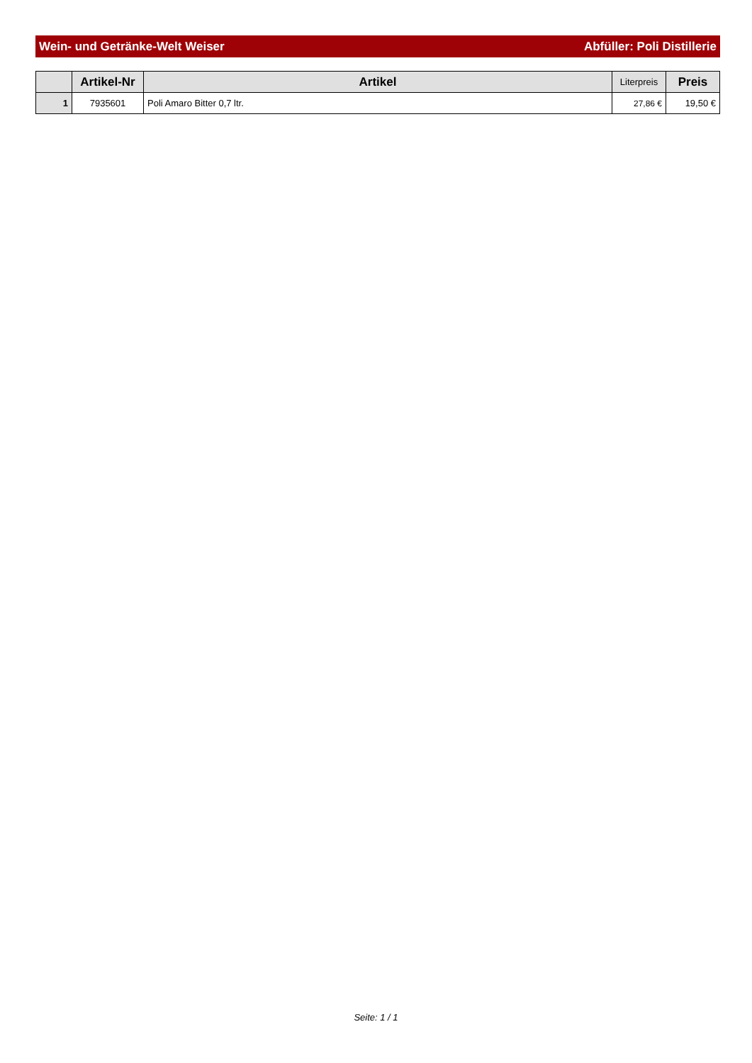Wein- und Getränke-Welt Weiser Abfüller: Poli Distillerie
| | Artikel-Nr | Artikel | Literpreis | Preis |
| --- | --- | --- | --- | --- |
| 1 | 7935601 | Poli Amaro Bitter 0,7 ltr. | 27,86 € | 19,50 € |
Seite: 1 / 1